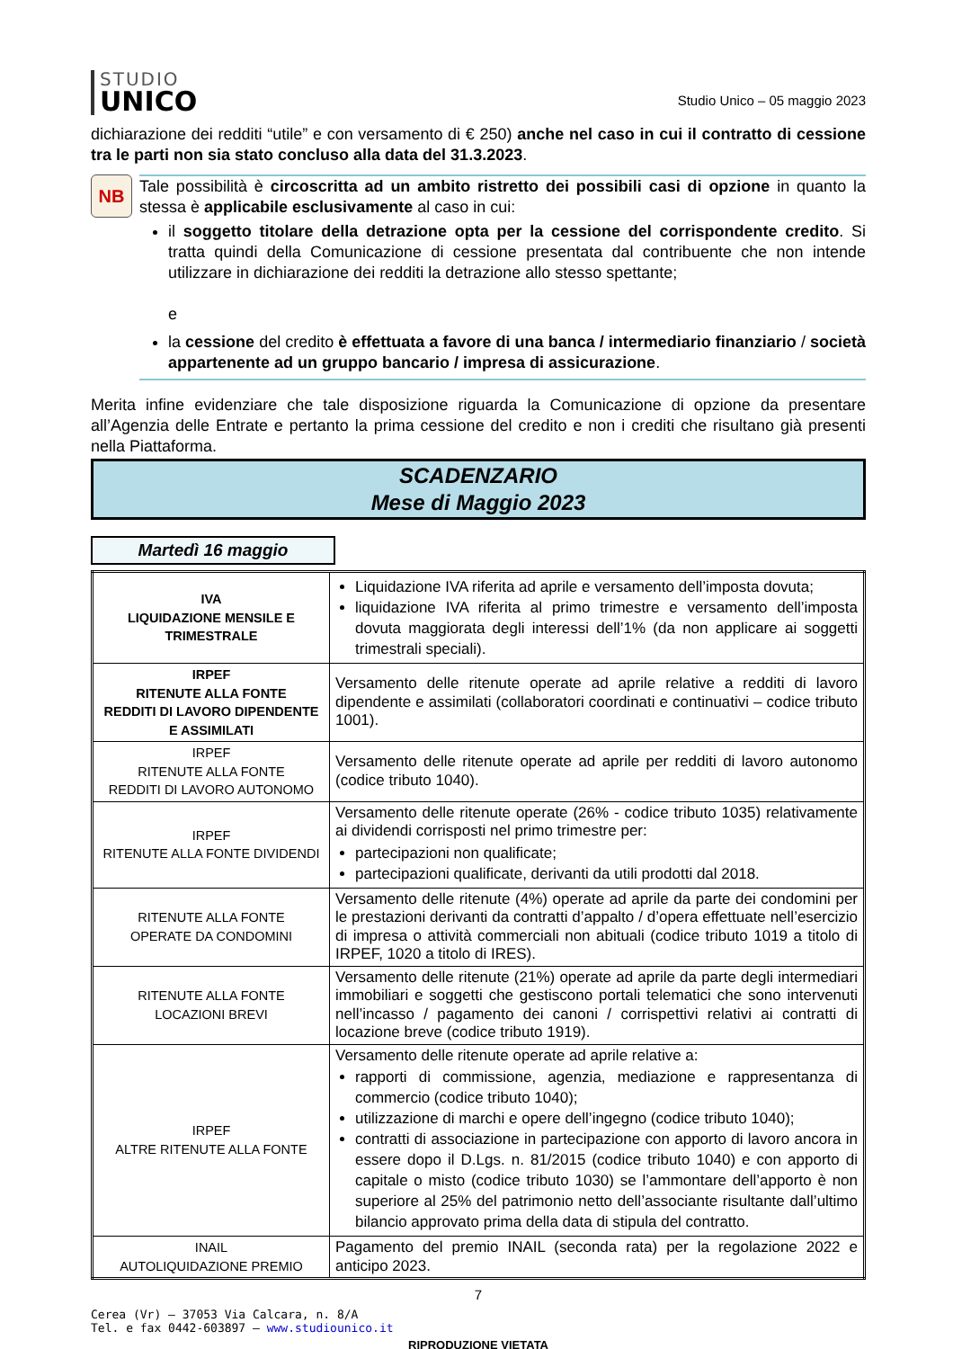STUDIO
UNICO
Studio Unico – 05 maggio 2023
dichiarazione dei redditi “utile” e con versamento di € 250) anche nel caso in cui il contratto di cessione tra le parti non sia stato concluso alla data del 31.3.2023.
NB
Tale possibilità è circoscritta ad un ambito ristretto dei possibili casi di opzione in quanto la stessa è applicabile esclusivamente al caso in cui:
il soggetto titolare della detrazione opta per la cessione del corrispondente credito. Si tratta quindi della Comunicazione di cessione presentata dal contribuente che non intende utilizzare in dichiarazione dei redditi la detrazione allo stesso spettante;
e
la cessione del credito è effettuata a favore di una banca / intermediario finanziario / società appartenente ad un gruppo bancario / impresa di assicurazione.
Merita infine evidenziare che tale disposizione riguarda la Comunicazione di opzione da presentare all’Agenzia delle Entrate e pertanto la prima cessione del credito e non i crediti che risultano già presenti nella Piattaforma.
SCADENZARIO
Mese di Maggio 2023
Martedì 16 maggio
| IVA LIQUIDAZIONE MENSILE E TRIMESTRALE | Liquidazione IVA riferita ad aprile e versamento dell’imposta dovuta; liquidazione IVA riferita al primo trimestre e versamento dell’imposta dovuta maggiorata degli interessi dell’1% (da non applicare ai soggetti trimestrali speciali). |
| IRPEF RITENUTE ALLA FONTE REDDITI DI LAVORO DIPENDENTE E ASSIMILATI | Versamento delle ritenute operate ad aprile relative a redditi di lavoro dipendente e assimilati (collaboratori coordinati e continuativi – codice tributo 1001). |
| IRPEF RITENUTE ALLA FONTE REDDITI DI LAVORO AUTONOMO | Versamento delle ritenute operate ad aprile per redditi di lavoro autonomo (codice tributo 1040). |
| IRPEF RITENUTE ALLA FONTE DIVIDENDI | Versamento delle ritenute operate (26% - codice tributo 1035) relativamente ai dividendi corrisposti nel primo trimestre per: partecipazioni non qualificate; partecipazioni qualificate, derivanti da utili prodotti dal 2018. |
| RITENUTE ALLA FONTE OPERATE DA CONDOMINI | Versamento delle ritenute (4%) operate ad aprile da parte dei condomini per le prestazioni derivanti da contratti d’appalto / d’opera effettuate nell’esercizio di impresa o attività commerciali non abituali (codice tributo 1019 a titolo di IRPEF, 1020 a titolo di IRES). |
| RITENUTE ALLA FONTE LOCAZIONI BREVI | Versamento delle ritenute (21%) operate ad aprile da parte degli intermediari immobiliari e soggetti che gestiscono portali telematici che sono intervenuti nell’incasso / pagamento dei canoni / corrispettivi relativi ai contratti di locazione breve (codice tributo 1919). |
| IRPEF ALTRE RITENUTE ALLA FONTE | Versamento delle ritenute operate ad aprile relative a: rapporti di commissione, agenzia, mediazione e rappresentanza di commercio (codice tributo 1040); utilizzazione di marchi e opere dell’ingegno (codice tributo 1040); contratti di associazione in partecipazione con apporto di lavoro ancora in essere dopo il D.Lgs. n. 81/2015 (codice tributo 1040) e con apporto di capitale o misto (codice tributo 1030) se l’ammontare dell’apporto è non superiore al 25% del patrimonio netto dell’associante risultante dall’ultimo bilancio approvato prima della data di stipula del contratto. |
| INAIL AUTOLIQUIDAZIONE PREMIO | Pagamento del premio INAIL (seconda rata) per la regolazione 2022 e anticipo 2023. |
7
Cerea (Vr) – 37053 Via Calcara, n. 8/A
Tel. e fax 0442-603897 – www.studiounico.it
RIPRODUZIONE VIETATA